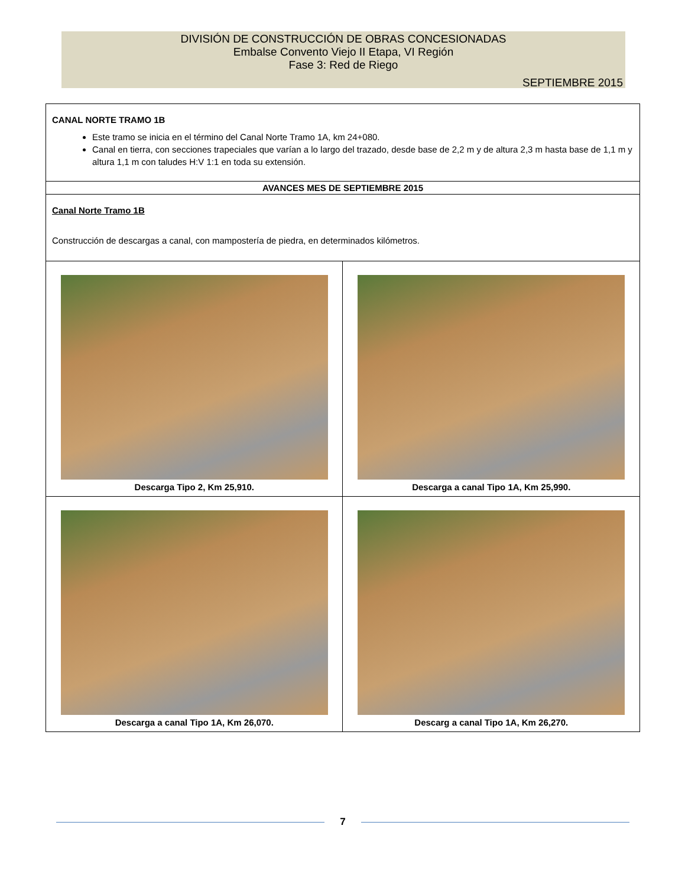DIVISIÓN DE CONSTRUCCIÓN DE OBRAS CONCESIONADAS
Embalse Convento Viejo II Etapa, VI Región
Fase 3: Red de Riego
SEPTIEMBRE 2015
| CANAL NORTE TRAMO 1B Este tramo se inicia en el término del Canal Norte Tramo 1A, km 24+080. Canal en tierra, con secciones trapeciales que varían a lo largo del trazado, desde base de 2,2 m y de altura 2,3 m hasta base de 1,1 m y altura 1,1 m con taludes H:V 1:1 en toda su extensión. | |
| AVANCES MES DE SEPTIEMBRE 2015 | |
| Canal Norte Tramo 1B Construcción de descargas a canal, con mampostería de piedra, en determinados kilómetros. | |
| Descarga Tipo 2, Km 25,910. | Descarga a canal Tipo 1A, Km 25,990. |
| Descarga a canal Tipo 1A, Km 26,070. | Descarg a canal Tipo 1A, Km 26,270. |
7